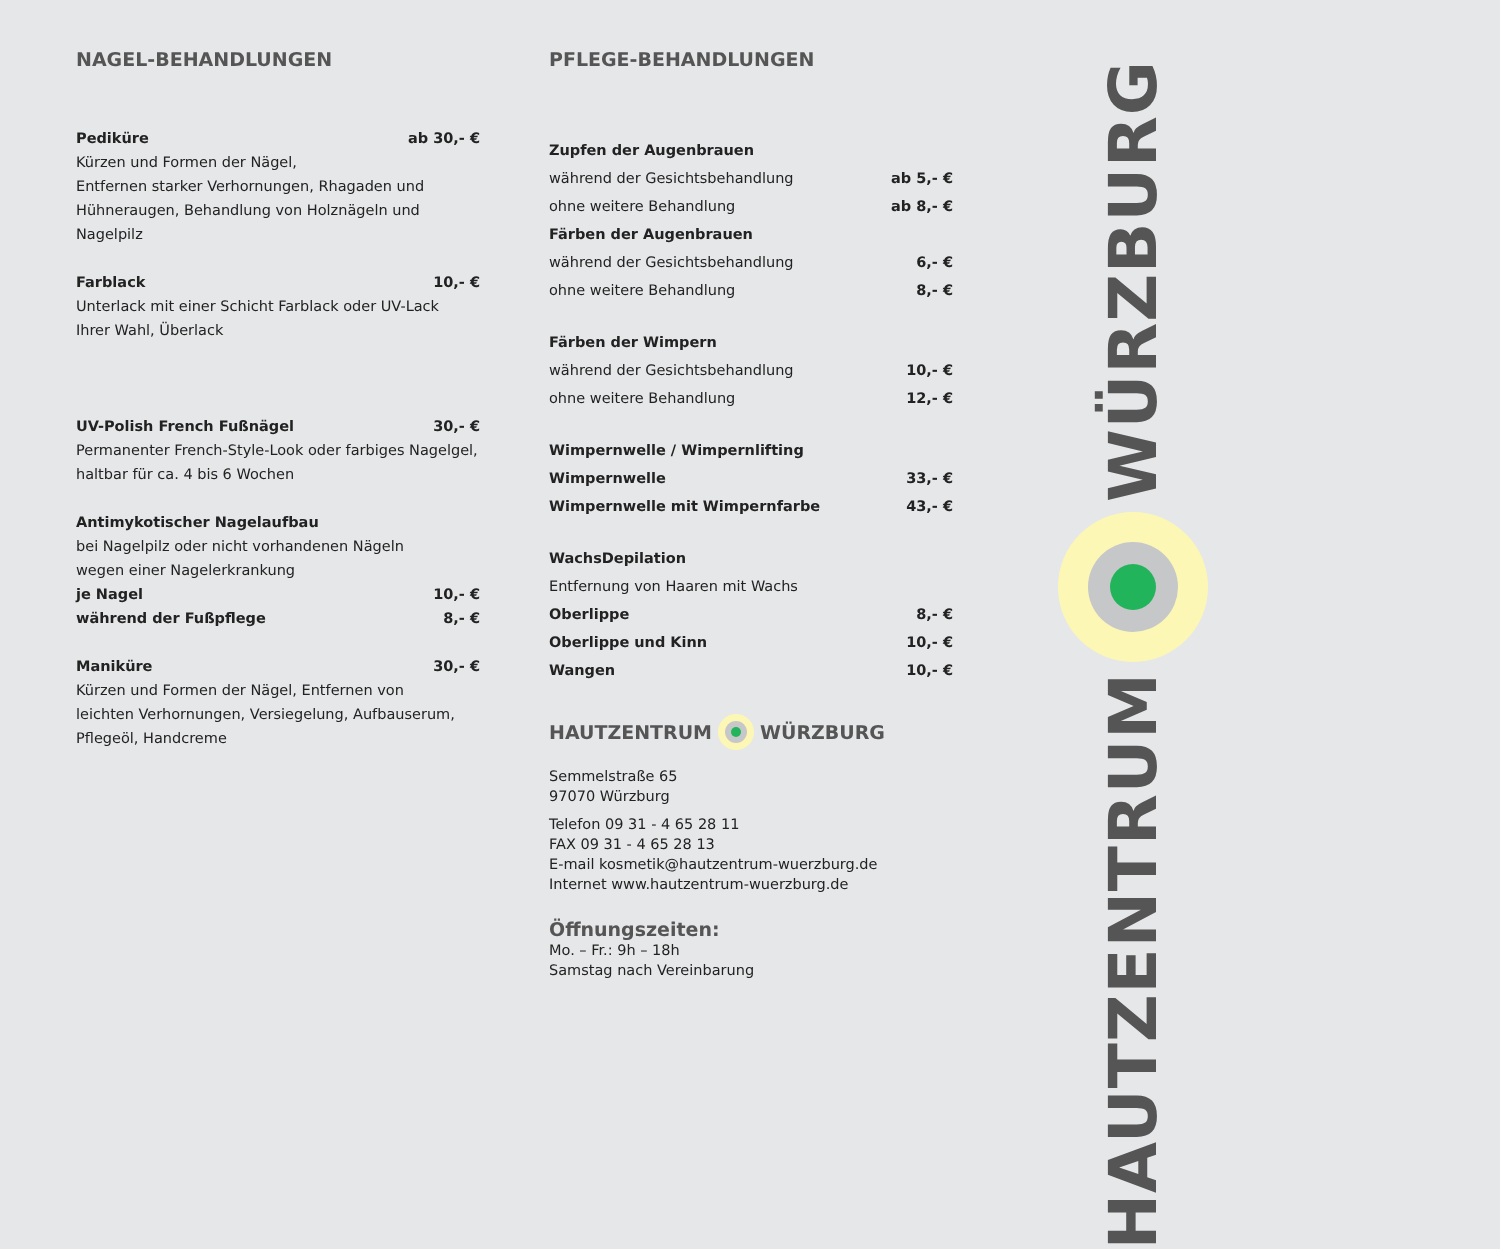NAGEL-BEHANDLUNGEN
Pediküre ab 30,- €
Kürzen und Formen der Nägel,
Entfernen starker Verhornungen, Rhagaden und
Hühneraugen, Behandlung von Holznägeln und Nagelpilz
Farblack 10,- €
Unterlack mit einer Schicht Farblack oder UV-Lack
Ihrer Wahl, Überlack
UV-Polish French Fußnägel 30,- €
Permanenter French-Style-Look oder farbiges Nagelgel,
haltbar für ca. 4 bis 6 Wochen
Antimykotischer Nagelaufbau
bei Nagelpilz oder nicht vorhandenen Nägeln
wegen einer Nagelerkrankung
je Nagel 10,- €
während der Fußpflege 8,- €
Maniküre 30,- €
Kürzen und Formen der Nägel, Entfernen von
leichten Verhornungen, Versiegelung, Aufbauserum,
Pflegeöl, Handcreme
PFLEGE-BEHANDLUNGEN
Zupfen der Augenbrauen
während der Gesichtsbehandlung ab 5,- €
ohne weitere Behandlung ab 8,- €
Färben der Augenbrauen
während der Gesichtsbehandlung 6,- €
ohne weitere Behandlung 8,- €
Färben der Wimpern
während der Gesichtsbehandlung 10,- €
ohne weitere Behandlung 12,- €
Wimpernwelle / Wimpernlifting
Wimpernwelle 33,- €
Wimpernwelle mit Wimpernfarbe 43,- €
WachsDepilation
Entfernung von Haaren mit Wachs
Oberlippe 8,- €
Oberlippe und Kinn 10,- €
Wangen 10,- €
HAUTZENTRUM WÜRZBURG
Semmelstraße 65
97070 Würzburg
Telefon 09 31 - 4 65 28 11
FAX 09 31 - 4 65 28 13
E-mail kosmetik@hautzentrum-wuerzburg.de
Internet www.hautzentrum-wuerzburg.de
Öffnungszeiten:
Mo. – Fr.: 9h – 18h
Samstag nach Vereinbarung
WÜRZBURG
HAUTZENTRUM